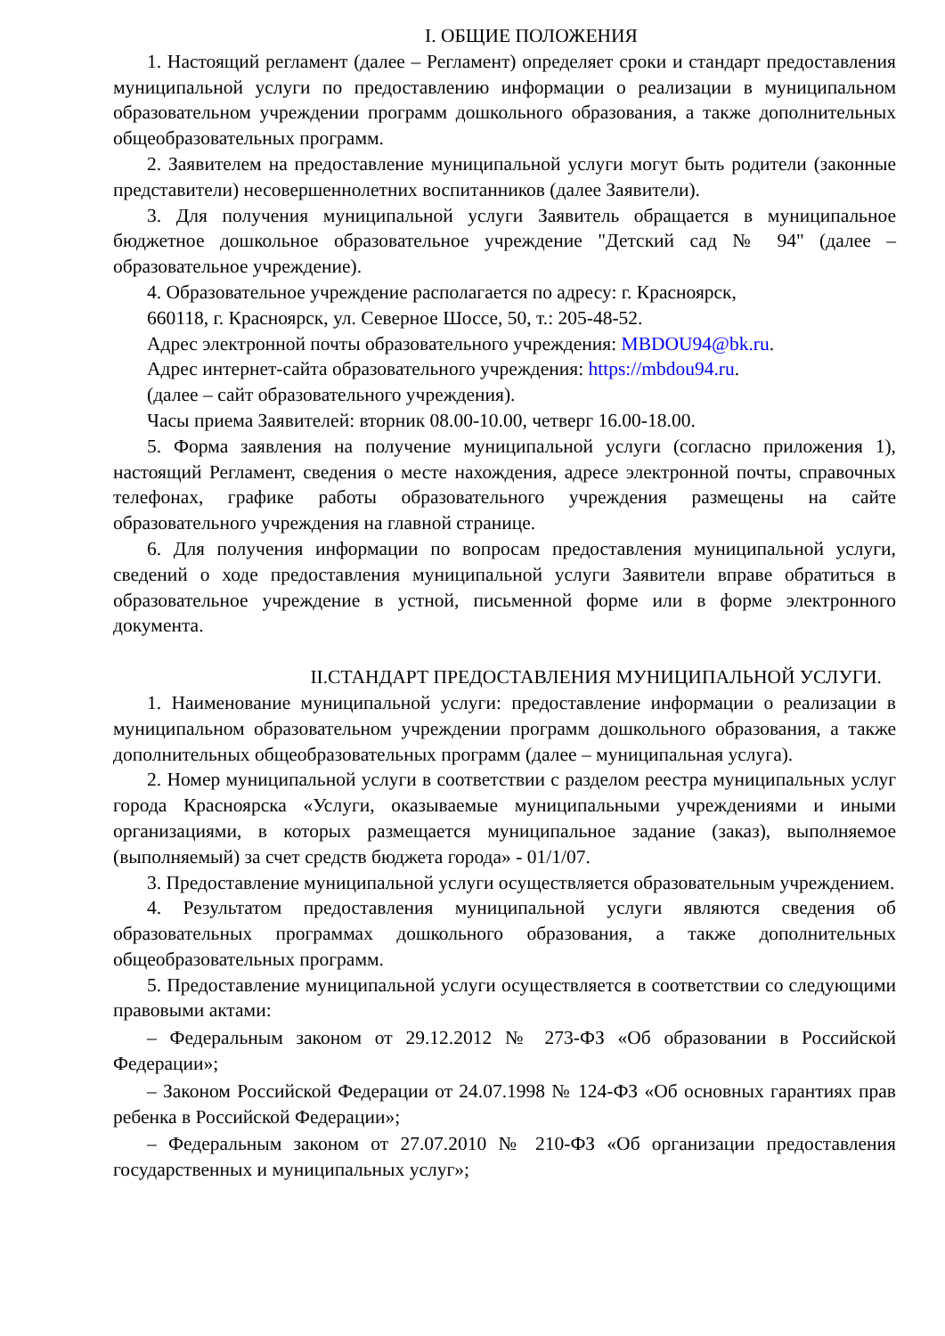I. ОБЩИЕ ПОЛОЖЕНИЯ
1. Настоящий регламент (далее – Регламент) определяет сроки и стандарт предоставления муниципальной услуги по предоставлению информации о реализации в муниципальном образовательном учреждении программ дошкольного образования, а также дополнительных общеобразовательных программ.
2. Заявителем на предоставление муниципальной услуги могут быть родители (законные представители) несовершеннолетних воспитанников (далее Заявители).
3. Для получения муниципальной услуги Заявитель обращается в муниципальное бюджетное дошкольное образовательное учреждение "Детский сад № 94" (далее – образовательное учреждение).
4. Образовательное учреждение располагается по адресу: г. Красноярск,
660118, г. Красноярск, ул. Северное Шоссе, 50, т.: 205-48-52.
Адрес электронной почты образовательного учреждения: MBDOU94@bk.ru.
Адрес интернет-сайта образовательного учреждения: https://mbdou94.ru.
(далее – сайт образовательного учреждения).
Часы приема Заявителей: вторник 08.00-10.00, четверг 16.00-18.00.
5. Форма заявления на получение муниципальной услуги (согласно приложения 1), настоящий Регламент, сведения о месте нахождения, адресе электронной почты, справочных телефонах, графике работы образовательного учреждения размещены на сайте образовательного учреждения на главной странице.
6. Для получения информации по вопросам предоставления муниципальной услуги, сведений о ходе предоставления муниципальной услуги Заявители вправе обратиться в образовательное учреждение в устной, письменной форме или в форме электронного документа.
II.СТАНДАРТ ПРЕДОСТАВЛЕНИЯ МУНИЦИПАЛЬНОЙ УСЛУГИ.
1. Наименование муниципальной услуги: предоставление информации о реализации в муниципальном образовательном учреждении программ дошкольного образования, а также дополнительных общеобразовательных программ (далее – муниципальная услуга).
2. Номер муниципальной услуги в соответствии с разделом реестра муниципальных услуг города Красноярска «Услуги, оказываемые муниципальными учреждениями и иными организациями, в которых размещается муниципальное задание (заказ), выполняемое (выполняемый) за счет средств бюджета города» - 01/1/07.
3. Предоставление муниципальной услуги осуществляется образовательным учреждением.
4. Результатом предоставления муниципальной услуги являются сведения об образовательных программах дошкольного образования, а также дополнительных общеобразовательных программ.
5. Предоставление муниципальной услуги осуществляется в соответствии со следующими правовыми актами:
– Федеральным законом от 29.12.2012 № 273-ФЗ «Об образовании в Российской Федерации»;
– Законом Российской Федерации от 24.07.1998 № 124-ФЗ «Об основных гарантиях прав ребенка в Российской Федерации»;
– Федеральным законом от 27.07.2010 № 210-ФЗ «Об организации предоставления государственных и муниципальных услуг»;